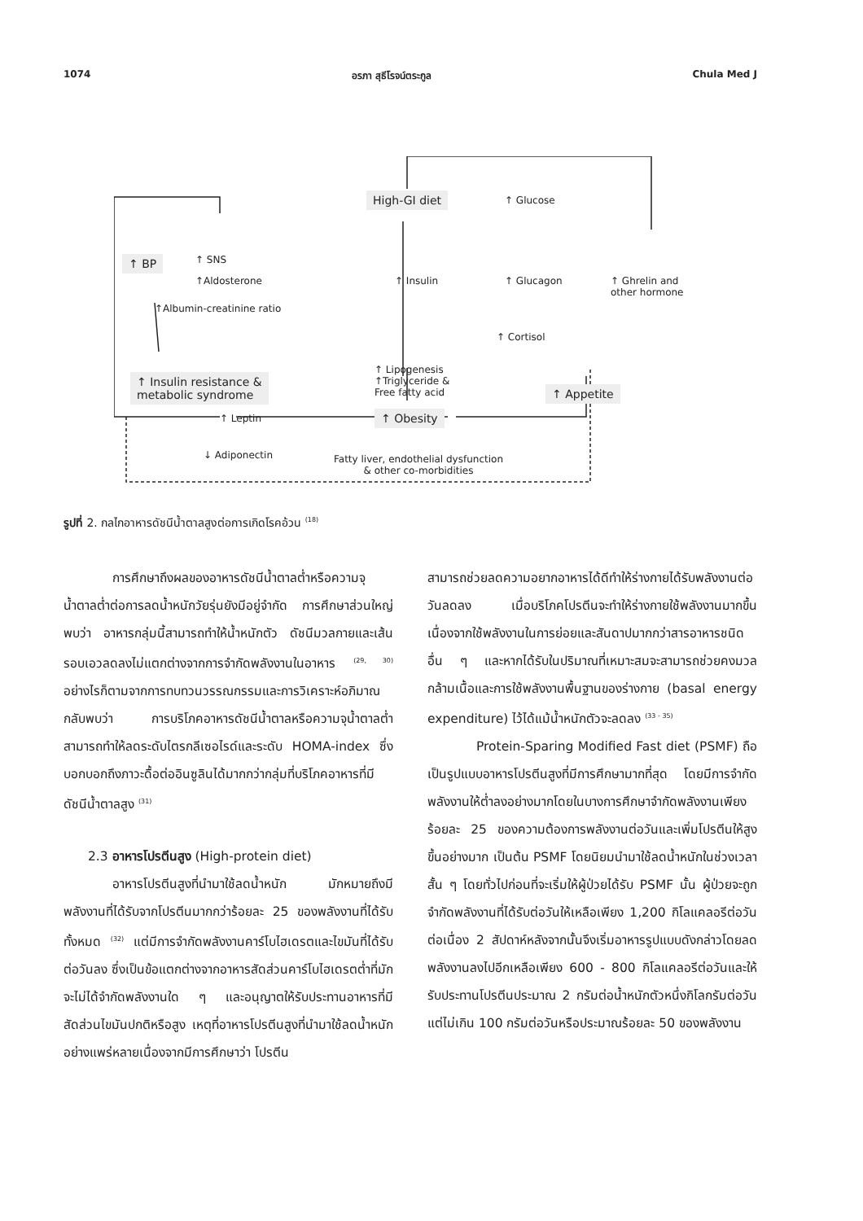1074 อรภา สุธีโรจน์ตระกูล Chula Med J
High-GI diet ↑ Glucose
↑ BP ↑ SNS
↑Aldosterone ↑ Insulin ↑ Glucagon ↑ Ghrelin and
other hormone
↑Albumin-creatinine ratio
↑ Cortisol
↑ Lipogenesis
↑Triglyceride &
Free fatty acid
↑ Insulin resistance &
metabolic syndrome ↑ Appetite
↑ Leptin ↑ Obesity
↓ Adiponectin Fatty liver, endothelial dysfunction
& other co-morbidities
รูปที่ 2. กลไกอาหารดัชนีน้ำตาลสูงต่อการเกิดโรคอ้วน <sup>(18)</sup>
การศึกษาถึงผลของอาหารดัชนีน้ำตาลต่ำหรือความจุน้ำตาลต่ำต่อการลดน้ำหนักวัยรุ่นยังมีอยู่จำกัด การศึกษาส่วนใหญ่พบว่า อาหารกลุ่มนี้สามารถทำให้น้ำหนักตัว ดัชนีมวลกายและเส้นรอบเอวลดลงไม่แตกต่างจากการจำกัดพลังงานในอาหาร <sup>(29, 30)</sup> อย่างไรก็ตามจากการทบทวนวรรณกรรมและการวิเคราะห์อภิมาณกลับพบว่า การบริโภคอาหารดัชนีน้ำตาลหรือความจุน้ำตาลต่ำสามารถทำให้ลดระดับไตรกลีเซอไรด์และระดับ HOMA-index ซึ่งบอกบอกถึงภาวะดื้อต่ออินซูลินได้มากกว่ากลุ่มที่บริโภคอาหารที่มีดัชนีน้ำตาลสูง <sup>(31)</sup>
2.3 อาหารโปรตีนสูง (High-protein diet)
อาหารโปรตีนสูงที่นำมาใช้ลดน้ำหนัก มักหมายถึงมีพลังงานที่ได้รับจากโปรตีนมากกว่าร้อยละ 25 ของพลังงานที่ได้รับทั้งหมด <sup>(32)</sup> แต่มีการจำกัดพลังงานคาร์โบไฮเดรตและไขมันที่ได้รับต่อวันลง ซึ่งเป็นข้อแตกต่างจากอาหารสัดส่วนคาร์โบไฮเดรตต่ำที่มักจะไม่ได้จำกัดพลังงานใด ๆ และอนุญาตให้รับประทานอาหารที่มีสัดส่วนไขมันปกติหรือสูง เหตุที่อาหารโปรตีนสูงที่นำมาใช้ลดน้ำหนักอย่างแพร่หลายเนื่องจากมีการศึกษาว่า โปรตีน
สามารถช่วยลดความอยากอาหารได้ดีทำให้ร่างกายได้รับพลังงานต่อวันลดลง เมื่อบริโภคโปรตีนจะทำให้ร่างกายใช้พลังงานมากขึ้นเนื่องจากใช้พลังงานในการย่อยและสันดาปมากกว่าสารอาหารชนิดอื่น ๆ และหากได้รับในปริมาณที่เหมาะสมจะสามารถช่วยคงมวลกล้ามเนื้อและการใช้พลังงานพื้นฐานของร่างกาย (basal energy expenditure) ไว้ได้แม้น้ำหนักตัวจะลดลง <sup>(33 - 35)</sup>
Protein-Sparing Modified Fast diet (PSMF) ถือเป็นรูปแบบอาหารโปรตีนสูงที่มีการศึกษามากที่สุด โดยมีการจำกัดพลังงานให้ต่ำลงอย่างมากโดยในบางการศึกษาจำกัดพลังงานเพียงร้อยละ 25 ของความต้องการพลังงานต่อวันและเพิ่มโปรตีนให้สูงขึ้นอย่างมาก เป็นต้น PSMF โดยนิยมนำมาใช้ลดน้ำหนักในช่วงเวลาสั้น ๆ โดยทั่วไปก่อนที่จะเริ่มให้ผู้ป่วยได้รับ PSMF นั้น ผู้ป่วยจะถูกจำกัดพลังงานที่ได้รับต่อวันให้เหลือเพียง 1,200 กิโลแคลอรีต่อวันต่อเนื่อง 2 สัปดาห์หลังจากนั้นจึงเริ่มอาหารรูปแบบดังกล่าวโดยลดพลังงานลงไปอีกเหลือเพียง 600 - 800 กิโลแคลอรีต่อวันและให้รับประทานโปรตีนประมาณ 2 กรัมต่อน้ำหนักตัวหนึ่งกิโลกรัมต่อวัน แต่ไม่เกิน 100 กรัมต่อวันหรือประมาณร้อยละ 50 ของพลังงาน